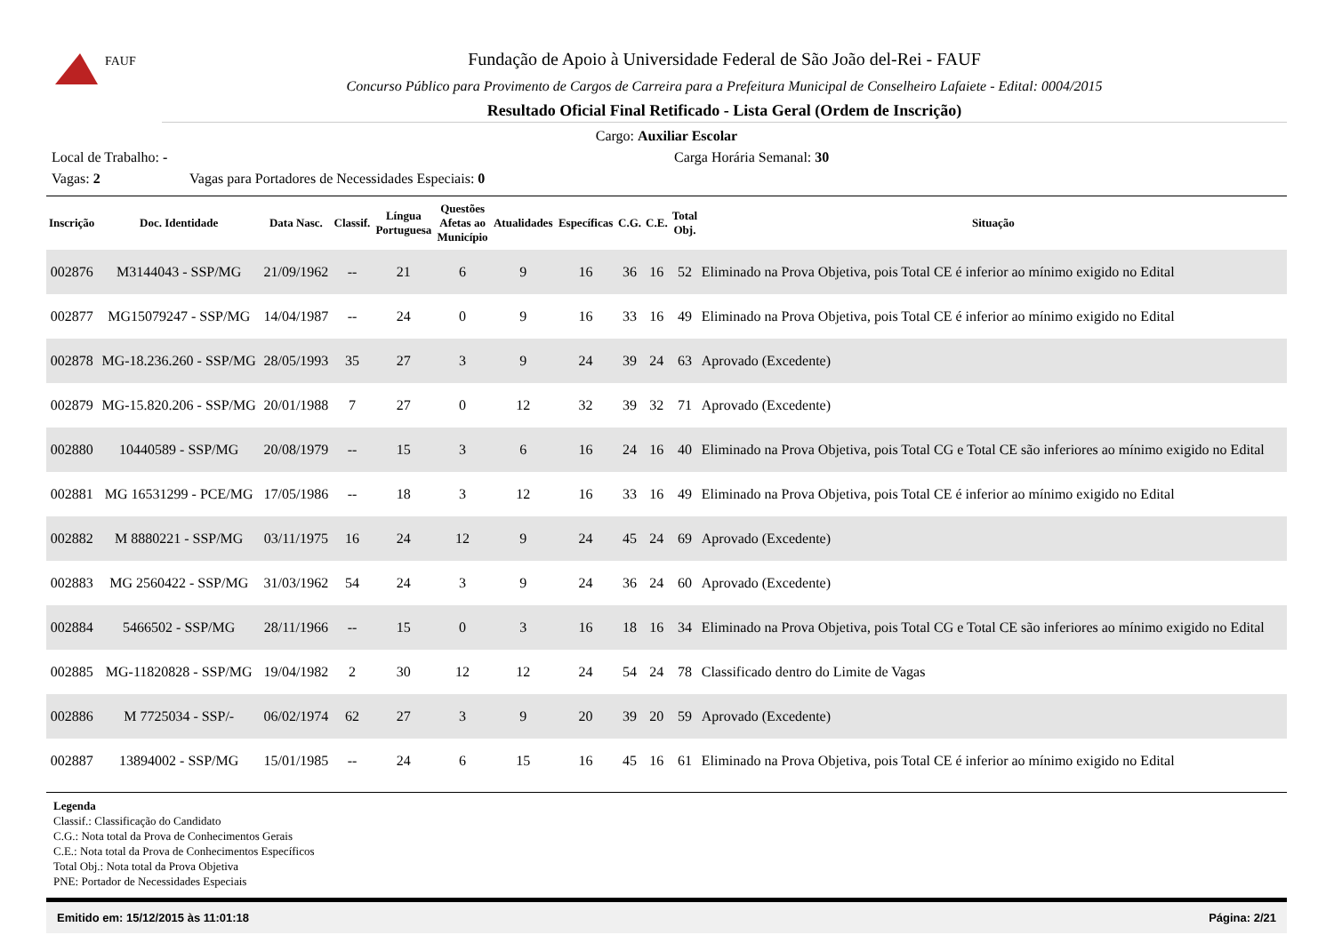FAUF
Fundação de Apoio à Universidade Federal de São João del-Rei - FAUF
Concurso Público para Provimento de Cargos de Carreira para a Prefeitura Municipal de Conselheiro Lafaiete - Edital: 0004/2015
Resultado Oficial Final Retificado - Lista Geral (Ordem de Inscrição)
Cargo: Auxiliar Escolar
Local de Trabalho: - Carga Horária Semanal: 30
Vagas: 2 Vagas para Portadores de Necessidades Especiais: 0
| Inscrição | Doc. Identidade | Data Nasc. | Classif. | Língua Portuguesa | Questões Afetas ao Município | Atualidades | Específicas | C.G. | C.E. | Total Obj. | Situação |
| --- | --- | --- | --- | --- | --- | --- | --- | --- | --- | --- | --- |
| 002876 | M3144043 - SSP/MG | 21/09/1962 | -- | 21 | 6 | 9 | 16 | 36 | 16 | 52 | Eliminado na Prova Objetiva, pois Total CE é inferior ao mínimo exigido no Edital |
| 002877 | MG15079247 - SSP/MG | 14/04/1987 | -- | 24 | 0 | 9 | 16 | 33 | 16 | 49 | Eliminado na Prova Objetiva, pois Total CE é inferior ao mínimo exigido no Edital |
| 002878 | MG-18.236.260 - SSP/MG | 28/05/1993 | 35 | 27 | 3 | 9 | 24 | 39 | 24 | 63 | Aprovado (Excedente) |
| 002879 | MG-15.820.206 - SSP/MG | 20/01/1988 | 7 | 27 | 0 | 12 | 32 | 39 | 32 | 71 | Aprovado (Excedente) |
| 002880 | 10440589 - SSP/MG | 20/08/1979 | -- | 15 | 3 | 6 | 16 | 24 | 16 | 40 | Eliminado na Prova Objetiva, pois Total CG e Total CE são inferiores ao mínimo exigido no Edital |
| 002881 | MG 16531299 - PCE/MG | 17/05/1986 | -- | 18 | 3 | 12 | 16 | 33 | 16 | 49 | Eliminado na Prova Objetiva, pois Total CE é inferior ao mínimo exigido no Edital |
| 002882 | M 8880221 - SSP/MG | 03/11/1975 | 16 | 24 | 12 | 9 | 24 | 45 | 24 | 69 | Aprovado (Excedente) |
| 002883 | MG 2560422 - SSP/MG | 31/03/1962 | 54 | 24 | 3 | 9 | 24 | 36 | 24 | 60 | Aprovado (Excedente) |
| 002884 | 5466502 - SSP/MG | 28/11/1966 | -- | 15 | 0 | 3 | 16 | 18 | 16 | 34 | Eliminado na Prova Objetiva, pois Total CG e Total CE são inferiores ao mínimo exigido no Edital |
| 002885 | MG-11820828 - SSP/MG | 19/04/1982 | 2 | 30 | 12 | 12 | 24 | 54 | 24 | 78 | Classificado dentro do Limite de Vagas |
| 002886 | M 7725034 - SSP/- | 06/02/1974 | 62 | 27 | 3 | 9 | 20 | 39 | 20 | 59 | Aprovado (Excedente) |
| 002887 | 13894002 - SSP/MG | 15/01/1985 | -- | 24 | 6 | 15 | 16 | 45 | 16 | 61 | Eliminado na Prova Objetiva, pois Total CE é inferior ao mínimo exigido no Edital |
Legenda
Classif.: Classificação do Candidato
C.G.: Nota total da Prova de Conhecimentos Gerais
C.E.: Nota total da Prova de Conhecimentos Específicos
Total Obj.: Nota total da Prova Objetiva
PNE: Portador de Necessidades Especiais
Emitido em: 15/12/2015 às 11:01:18 Página: 2/21